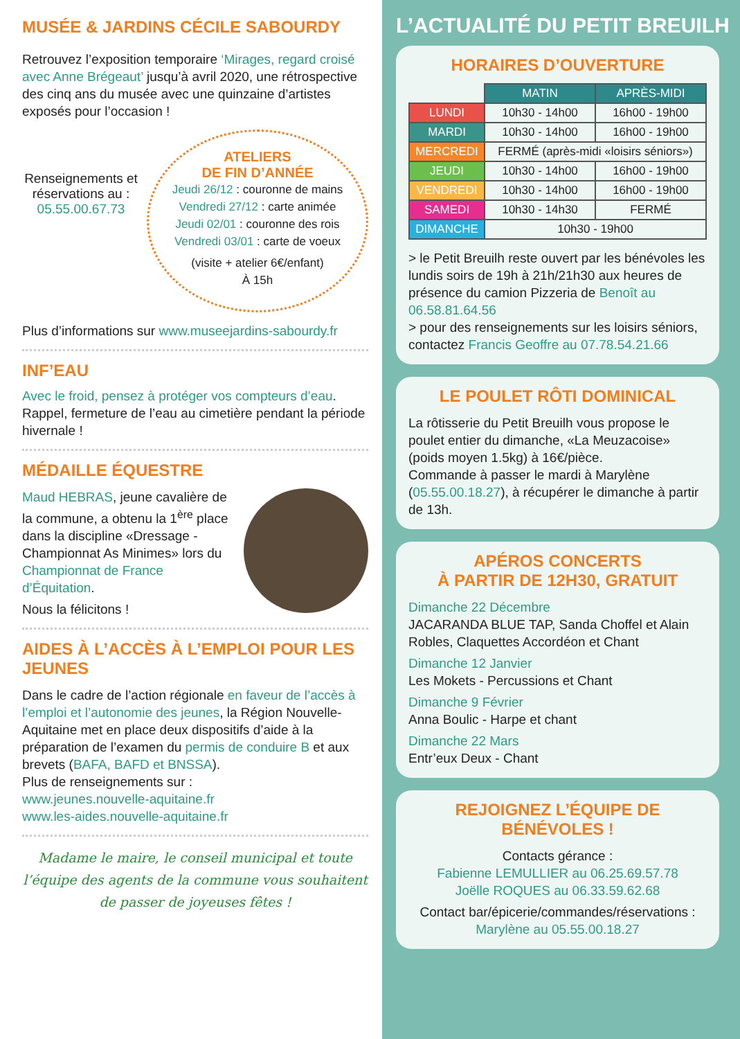MUSÉE & JARDINS CÉCILE SABOURDY
Retrouvez l’exposition temporaire ‘Mirages, regard croisé avec Anne Brégeaut’ jusqu’à avril 2020, une rétrospective des cinq ans du musée avec une quinzaine d’artistes exposés pour l’occasion !
Renseignements et réservations au : 05.55.00.67.73
ATELIERS
DE FIN D’ANNÉE
Jeudi 26/12 : couronne de mains
Vendredi 27/12 : carte animée
Jeudi 02/01 : couronne des rois
Vendredi 03/01 : carte de voeux
(visite + atelier 6€/enfant)
À 15h
Plus d’informations sur www.museejardins-sabourdy.fr
INF’EAU
Avec le froid, pensez à protéger vos compteurs d’eau.
Rappel, fermeture de l’eau au cimetière pendant la période hivernale !
MÉDAILLE ÉQUESTRE
Maud HEBRAS, jeune cavalière de la commune, a obtenu la 1<sup>ère</sup> place dans la discipline «Dressage - Championnat As Minimes» lors du Championnat de France d’Équitation.
Nous la félicitons !
AIDES À L’ACCÈS À L’EMPLOI POUR LES JEUNES
Dans le cadre de l’action régionale en faveur de l’accès à l’emploi et l’autonomie des jeunes, la Région Nouvelle-Aquitaine met en place deux dispositifs d’aide à la préparation de l’examen du permis de conduire B et aux brevets (BAFA, BAFD et BNSSA).
Plus de renseignements sur :
www.jeunes.nouvelle-aquitaine.fr
www.les-aides.nouvelle-aquitaine.fr
Madame le maire, le conseil municipal et toute l’équipe des agents de la commune vous souhaitent de passer de joyeuses fêtes !
L’ACTUALITÉ DU PETIT BREUILH
HORAIRES D’OUVERTURE
| | MATIN | APRÈS-MIDI |
| LUNDI | 10h30 - 14h00 | 16h00 - 19h00 |
| MARDI | 10h30 - 14h00 | 16h00 - 19h00 |
| MERCREDI | FERMÉ (après-midi «loisirs séniors») | |
| JEUDI | 10h30 - 14h00 | 16h00 - 19h00 |
| VENDREDI | 10h30 - 14h00 | 16h00 - 19h00 |
| SAMEDI | 10h30 - 14h30 | FERMÉ |
| DIMANCHE | 10h30 - 19h00 | |
> le Petit Breuilh reste ouvert par les bénévoles les lundis soirs de 19h à 21h/21h30 aux heures de présence du camion Pizzeria de Benoît au 06.58.81.64.56
> pour des renseignements sur les loisirs séniors, contactez Francis Geoffre au 07.78.54.21.66
LE POULET RÔTI DOMINICAL
La rôtisserie du Petit Breuilh vous propose le poulet entier du dimanche, «La Meuzacoise» (poids moyen 1.5kg) à 16€/pièce.
Commande à passer le mardi à Marylène (05.55.00.18.27), à récupérer le dimanche à partir de 13h.
APÉROS CONCERTS
À PARTIR DE 12H30, GRATUIT
Dimanche 22 Décembre
JACARANDA BLUE TAP, Sanda Choffel et Alain Robles, Claquettes Accordéon et Chant
Dimanche 12 Janvier
Les Mokets - Percussions et Chant
Dimanche 9 Février
Anna Boulic - Harpe et chant
Dimanche 22 Mars
Entr’eux Deux - Chant
REJOIGNEZ L’ÉQUIPE DE BÉNÉVOLES !
Contacts gérance :
Fabienne LEMULLIER au 06.25.69.57.78
Joëlle ROQUES au 06.33.59.62.68
Contact bar/épicerie/commandes/réservations :
Marylène au 05.55.00.18.27